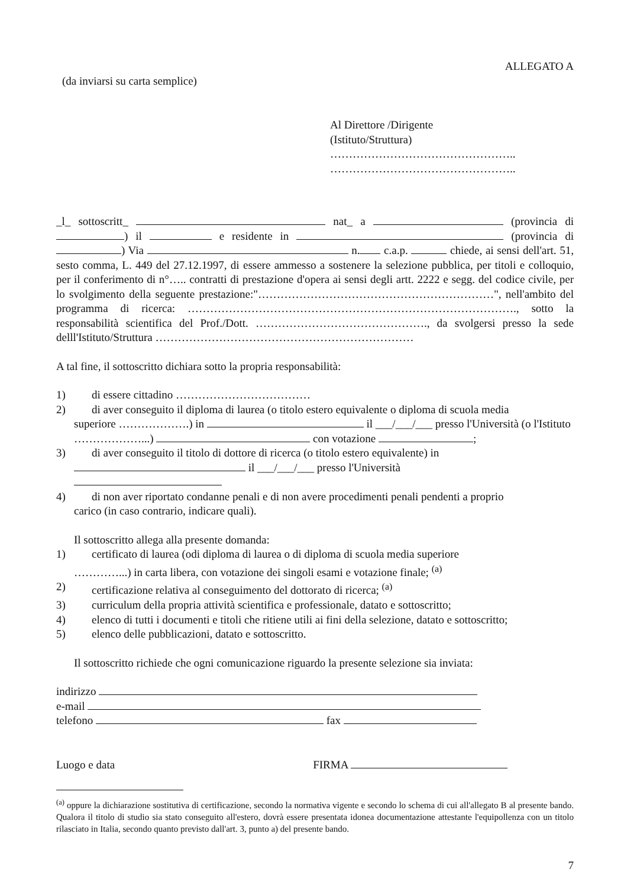ALLEGATO A
(da inviarsi su carta semplice)
Al Direttore /Dirigente
(Istituto/Struttura)
…………………………………………..
…………………………………………..
_l_ sottoscritt_ nat_ a (provincia di ) il e residente in (provincia di ) Via n. c.a.p. chiede, ai sensi dell'art. 51, sesto comma, L. 449 del 27.12.1997, di essere ammesso a sostenere la selezione pubblica, per titoli e colloquio, per il conferimento di n°….. contratti di prestazione d'opera ai sensi degli artt. 2222 e segg. del codice civile, per lo svolgimento della seguente prestazione:"………………………………………………………", nell'ambito del programma di ricerca: ……………………………………………………………………………., sotto la responsabilità scientifica del Prof./Dott. ………………………………………., da svolgersi presso la sede delll'Istituto/Struttura ……………………………………………………………
A tal fine, il sottoscritto dichiara sotto la propria responsabilità:
1) di essere cittadino ………………………………
2) di aver conseguito il diploma di laurea (o titolo estero equivalente o diploma di scuola media
superiore ……………….) in il ___/___/___ presso l'Università (o l'Istituto ………………...) con votazione ;
3) di aver conseguito il titolo di dottore di ricerca (o titolo estero equivalente) in
il ___/___/___ presso l'Università
4) di non aver riportato condanne penali e di non avere procedimenti penali pendenti a proprio
carico (in caso contrario, indicare quali).
Il sottoscritto allega alla presente domanda:
1) certificato di laurea (odi diploma di laurea o di diploma di scuola media superiore
…………...) in carta libera, con votazione dei singoli esami e votazione finale; <sup>(a)</sup>
2) certificazione relativa al conseguimento del dottorato di ricerca; <sup>(a)</sup>
3) curriculum della propria attività scientifica e professionale, datato e sottoscritto;
4) elenco di tutti i documenti e titoli che ritiene utili ai fini della selezione, datato e sottoscritto;
5) elenco delle pubblicazioni, datato e sottoscritto.
Il sottoscritto richiede che ogni comunicazione riguardo la presente selezione sia inviata:
indirizzo
e-mail
telefono fax
Luogo e data FIRMA
<sup>(a)</sup> oppure la dichiarazione sostitutiva di certificazione, secondo la normativa vigente e secondo lo schema di cui all'allegato B al presente bando. Qualora il titolo di studio sia stato conseguito all'estero, dovrà essere presentata idonea documentazione attestante l'equipollenza con un titolo rilasciato in Italia, secondo quanto previsto dall'art. 3, punto a) del presente bando.
7